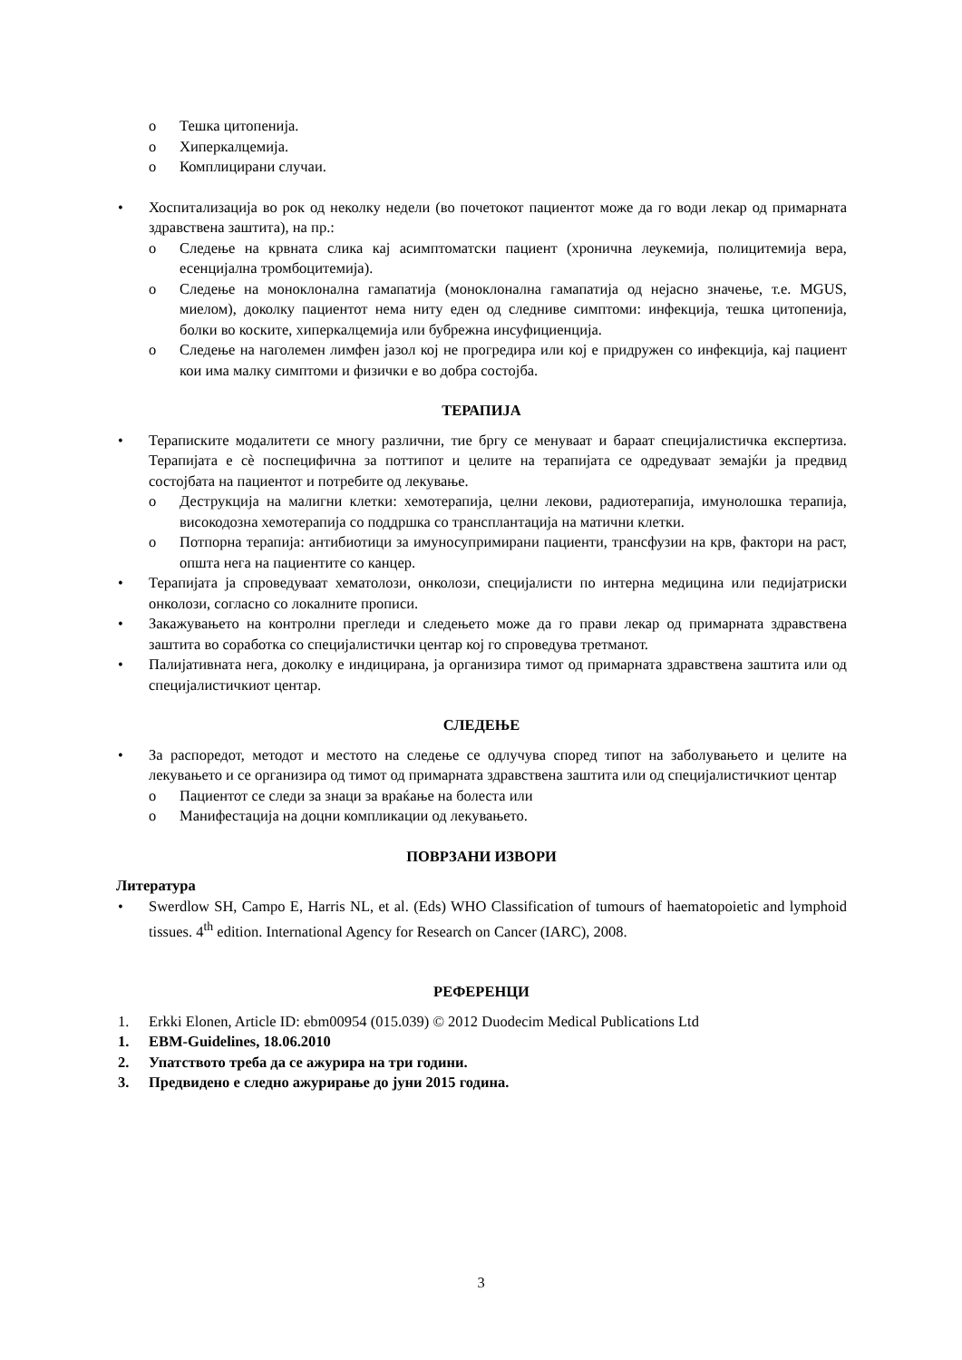o Тешка цитопенија.
o Хиперкалцемија.
o Комплицирани случаи.
• Хоспитализација во рок од неколку недели (во почетокот пациентот може да го води лекар од примарната здравствена заштита), на пр.:
o Следење на крвната слика кај асимптоматски пациент (хронична леукемија, полицитемија вера, есенцијална тромбоцитемија).
o Следење на моноклонална гамапатија (моноклонална гамапатија од нејасно значење, т.е. MGUS, миелом), доколку пациентот нема ниту еден од следниве симптоми: инфекција, тешка цитопенија, болки во коските, хиперкалцемија или бубрежна инсуфициенција.
o Следење на наголемен лимфен јазол кој не прогредира или кој е придружен со инфекција, кај пациент кои има малку симптоми и физички е во добра состојба.
ТЕРАПИЈА
• Тераписките модалитети се многу различни, тие бргу се менуваат и бараат специјалистичка експертиза. Терапијата е сè поспецифична за поттипот и целите на терапијата се одредуваат земајќи ја предвид состојбата на пациентот и потребите од лекување.
o Деструкција на малигни клетки: хемотерапија, целни лекови, радиотерапија, имунолошка терапија, високодозна хемотерапија со поддршка со трансплантација на матични клетки.
o Потпорна терапија: антибиотици за имуносупримирани пациенти, трансфузии на крв, фактори на раст, општа нега на пациентите со канцер.
• Терапијата ја спроведуваат хематолози, онколози, специјалисти по интерна медицина или педијатриски онколози, согласно со локалните прописи.
• Закажувањето на контролни прегледи и следењето може да го прави лекар од примарната здравствена заштита во соработка со специјалистички центар кој го спроведува третманот.
• Палијативната нега, доколку е индицирана, ја организира тимот од примарната здравствена заштита или од специјалистичкиот центар.
СЛЕДЕЊЕ
• За распоредот, методот и местото на следење се одлучува според типот на заболувањето и целите на лекувањето и се организира од тимот од примарната здравствена заштита или од специјалистичкиот центар
o Пациентот се следи за знаци за враќање на болеста или
o Манифестација на доцни компликации од лекувањето.
ПОВРЗАНИ ИЗВОРИ
Литература
• Swerdlow SH, Campo E, Harris NL, et al. (Eds) WHO Classification of tumours of haematopoietic and lymphoid tissues. 4<sup>th</sup> edition. International Agency for Research on Cancer (IARC), 2008.
РЕФЕРЕНЦИ
1. Erkki Elonen, Article ID: ebm00954 (015.039) © 2012 Duodecim Medical Publications Ltd
1. EBM-Guidelines, 18.06.2010
2. Упатството треба да се ажурира на три години.
3. Предвидено е следно ажурирање до јуни 2015 година.
3